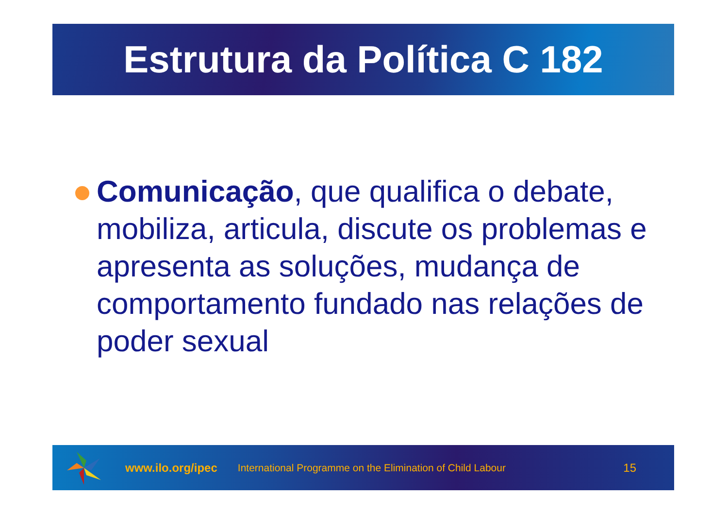Estrutura da Política C 182
Comunicação, que qualifica o debate, mobiliza, articula, discute os problemas e apresenta as soluções, mudança de comportamento fundado nas relações de poder sexual
www.ilo.org/ipec International Programme on the Elimination of Child Labour 15